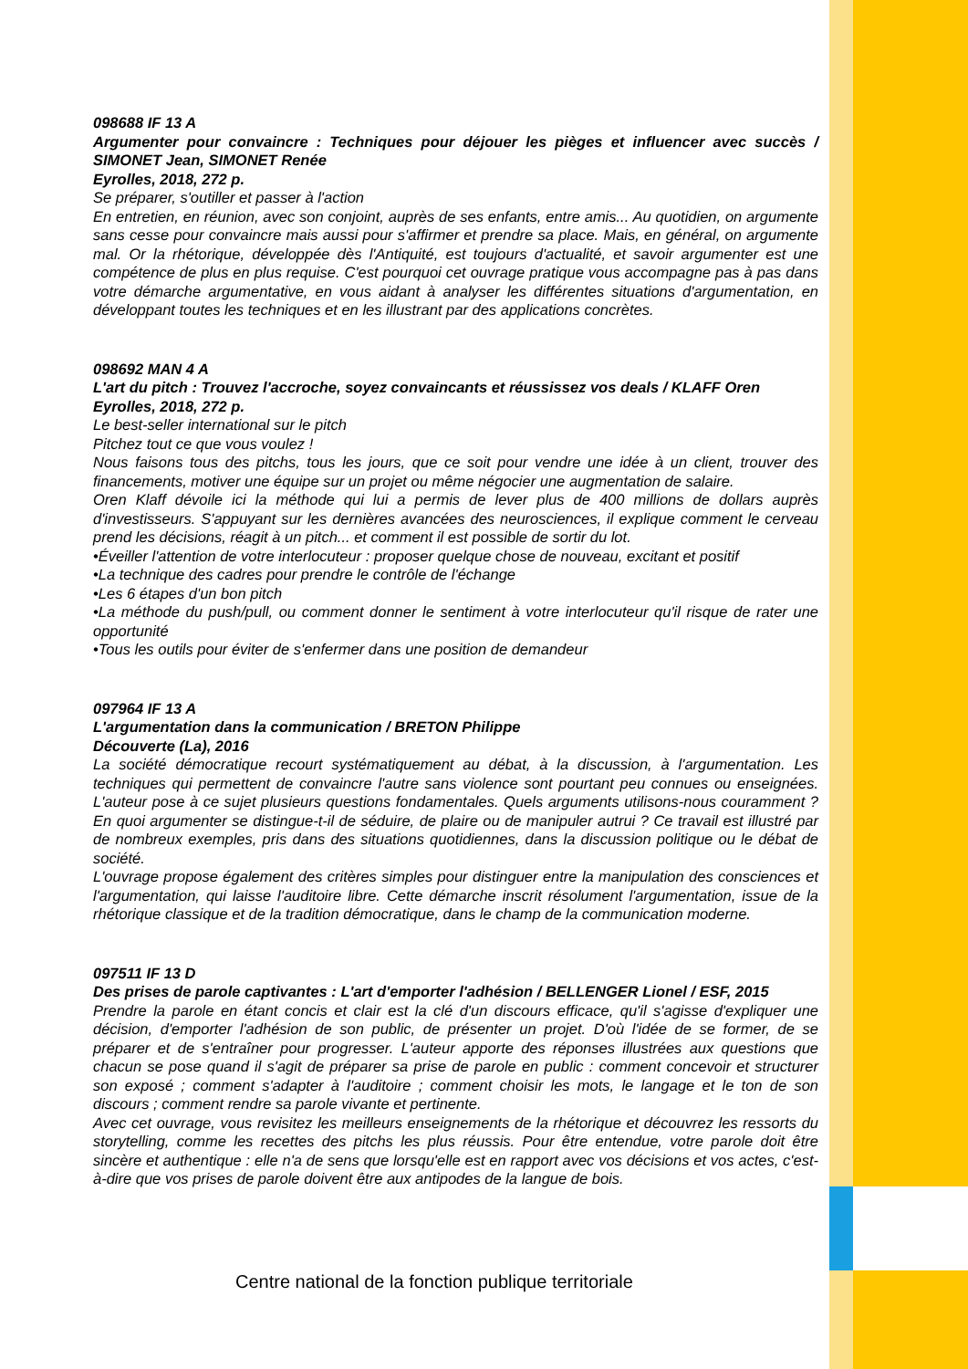098688 IF 13 A
Argumenter pour convaincre : Techniques pour déjouer les pièges et influencer avec succès / SIMONET Jean, SIMONET Renée
Eyrolles, 2018, 272 p.
Se préparer, s'outiller et passer à l'action
En entretien, en réunion, avec son conjoint, auprès de ses enfants, entre amis... Au quotidien, on argumente sans cesse pour convaincre mais aussi pour s'affirmer et prendre sa place. Mais, en général, on argumente mal. Or la rhétorique, développée dès l'Antiquité, est toujours d'actualité, et savoir argumenter est une compétence de plus en plus requise. C'est pourquoi cet ouvrage pratique vous accompagne pas à pas dans votre démarche argumentative, en vous aidant à analyser les différentes situations d'argumentation, en développant toutes les techniques et en les illustrant par des applications concrètes.
098692 MAN 4 A
L'art du pitch : Trouvez l'accroche, soyez convaincants et réussissez vos deals / KLAFF Oren
Eyrolles, 2018, 272 p.
Le best-seller international sur le pitch
Pitchez tout ce que vous voulez !
Nous faisons tous des pitchs, tous les jours, que ce soit pour vendre une idée à un client, trouver des financements, motiver une équipe sur un projet ou même négocier une augmentation de salaire.
Oren Klaff dévoile ici la méthode qui lui a permis de lever plus de 400 millions de dollars auprès d'investisseurs. S'appuyant sur les dernières avancées des neurosciences, il explique comment le cerveau prend les décisions, réagit à un pitch... et comment il est possible de sortir du lot.
•Éveiller l'attention de votre interlocuteur : proposer quelque chose de nouveau, excitant et positif
•La technique des cadres pour prendre le contrôle de l'échange
•Les 6 étapes d'un bon pitch
•La méthode du push/pull, ou comment donner le sentiment à votre interlocuteur qu'il risque de rater une opportunité
•Tous les outils pour éviter de s'enfermer dans une position de demandeur
097964 IF 13 A
L'argumentation dans la communication / BRETON Philippe
Découverte (La), 2016
La société démocratique recourt systématiquement au débat, à la discussion, à l'argumentation. Les techniques qui permettent de convaincre l'autre sans violence sont pourtant peu connues ou enseignées. L'auteur pose à ce sujet plusieurs questions fondamentales. Quels arguments utilisons-nous couramment ? En quoi argumenter se distingue-t-il de séduire, de plaire ou de manipuler autrui ? Ce travail est illustré par de nombreux exemples, pris dans des situations quotidiennes, dans la discussion politique ou le débat de société.
L'ouvrage propose également des critères simples pour distinguer entre la manipulation des consciences et l'argumentation, qui laisse l'auditoire libre. Cette démarche inscrit résolument l'argumentation, issue de la rhétorique classique et de la tradition démocratique, dans le champ de la communication moderne.
097511 IF 13 D
Des prises de parole captivantes : L'art d'emporter l'adhésion / BELLENGER Lionel / ESF, 2015
Prendre la parole en étant concis et clair est la clé d'un discours efficace, qu'il s'agisse d'expliquer une décision, d'emporter l'adhésion de son public, de présenter un projet. D'où l'idée de se former, de se préparer et de s'entraîner pour progresser. L'auteur apporte des réponses illustrées aux questions que chacun se pose quand il s'agit de préparer sa prise de parole en public : comment concevoir et structurer son exposé ; comment s'adapter à l'auditoire ; comment choisir les mots, le langage et le ton de son discours ; comment rendre sa parole vivante et pertinente.
Avec cet ouvrage, vous revisitez les meilleurs enseignements de la rhétorique et découvrez les ressorts du storytelling, comme les recettes des pitchs les plus réussis. Pour être entendue, votre parole doit être sincère et authentique : elle n'a de sens que lorsqu'elle est en rapport avec vos décisions et vos actes, c'est-à-dire que vos prises de parole doivent être aux antipodes de la langue de bois.
Centre national de la fonction publique territoriale